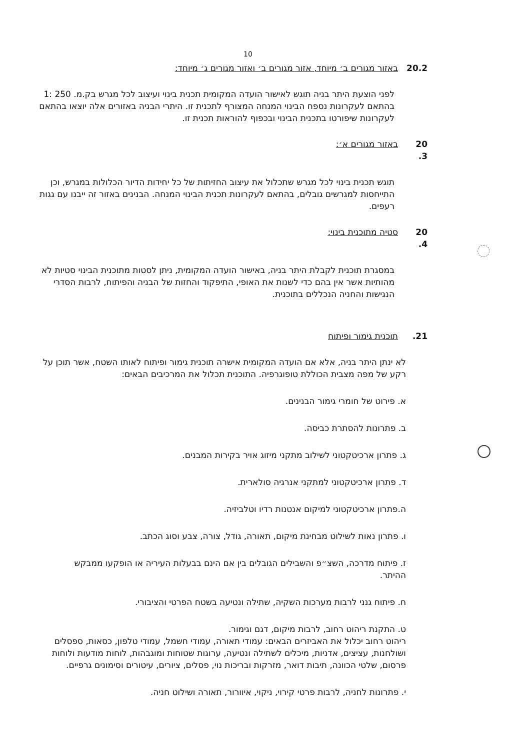10
20.2 באזור מגורים ב׳ מיוחד, אזור מגורים ב׳ ואזור מגורים ג׳ מיוחד:
לפני הוצעת היתר בניה תוגש לאישור הועדה המקומית תכנית בינוי ועיצוב לכל מגרש בק.מ. 250 :1 בהתאם לעקרונות נספח הבינוי המנחה המצורף לתכנית זו. היתרי הבניה באזורים אלה יוצאו בהתאם לעקרונות שיפורטו בתכנית הבינוי ובכפוף להוראות תכנית זו.
20 .3 באזור מגורים א׳:
תוגש תכנית בינוי לכל מגרש שתכלול את עיצוב החזיתות של כל יחידות הדיור הכלולות במגרש, וכן התייחסות למגרשים גובלים, בהתאם לעקרונות תכנית הבינוי המנחה. הבנינים באזור זה ייבנו עם גגות רעפים.
20 .4 סטיה מתוכנית בינוי:
במסגרת תוכנית לקבלת היתר בניה, באישור הועדה המקומית, ניתן לסטות מתוכנית הבינוי סטיות לא מהותיות אשר אין בהם כדי לשנות את האופי, התיפקוד והחזות של הבניה והפיתוח, לרבות הסדרי הנגישות והחניה הנכללים בתוכנית.
.21 תוכנית גימור ופיתוח
לא ינתן היתר בניה, אלא אם הועדה המקומית אישרה תוכנית גימור ופיתוח לאותו השטח, אשר תוכן על רקע של מפה מצבית הכוללת טופוגרפיה. התוכנית תכלול את המרכיבים הבאים:
א. פירוט של חומרי גימור הבנינים.
ב. פתרונות להסתרת כביסה.
ג. פתרון ארכיטקטוני לשילוב מתקני מיזוג אויר בקירות המבנים.
ד. פתרון ארכיטקטוני למתקני אנרגיה סולארית.
ה.פתרון ארכיטקטוני למיקום אנטנות רדיו וטלביזיה.
ו. פתרון נאות לשילוט מבחינת מיקום, תאורה, גודל, צורה, צבע וסוג הכתב.
ז. פיתוח מדרכה, השצ״פ והשבילים הגובלים בין אם הינם בבעלות העיריה או הופקעו ממבקש ההיתר.
ח. פיתוח גנני לרבות מערכות השקיה, שתילה ונטיעה בשטח הפרטי והציבורי.
ט. התקנת ריהוט רחוב, לרבות מיקום, דגם וגימור.
ריהוט רחוב יכלול את האביזרים הבאים: עמודי תאורה, עמודי חשמל, עמודי טלפון, כסאות, ספסלים ושולחנות, עציצים, אדניות, מיכלים לשתילה ונטיעה, ערוגות שטוחות ומוגבהות, לוחות מודעות ולוחות פרסום, שלטי הכוונה, תיבות דואר, מזרקות ובריכות נוי, פסלים, ציורים, עיטורים וסימונים גרפיים.
י. פתרונות לחניה, לרבות פרטי קירוי, ניקוי, איוורור, תאורה ושילוט חניה.